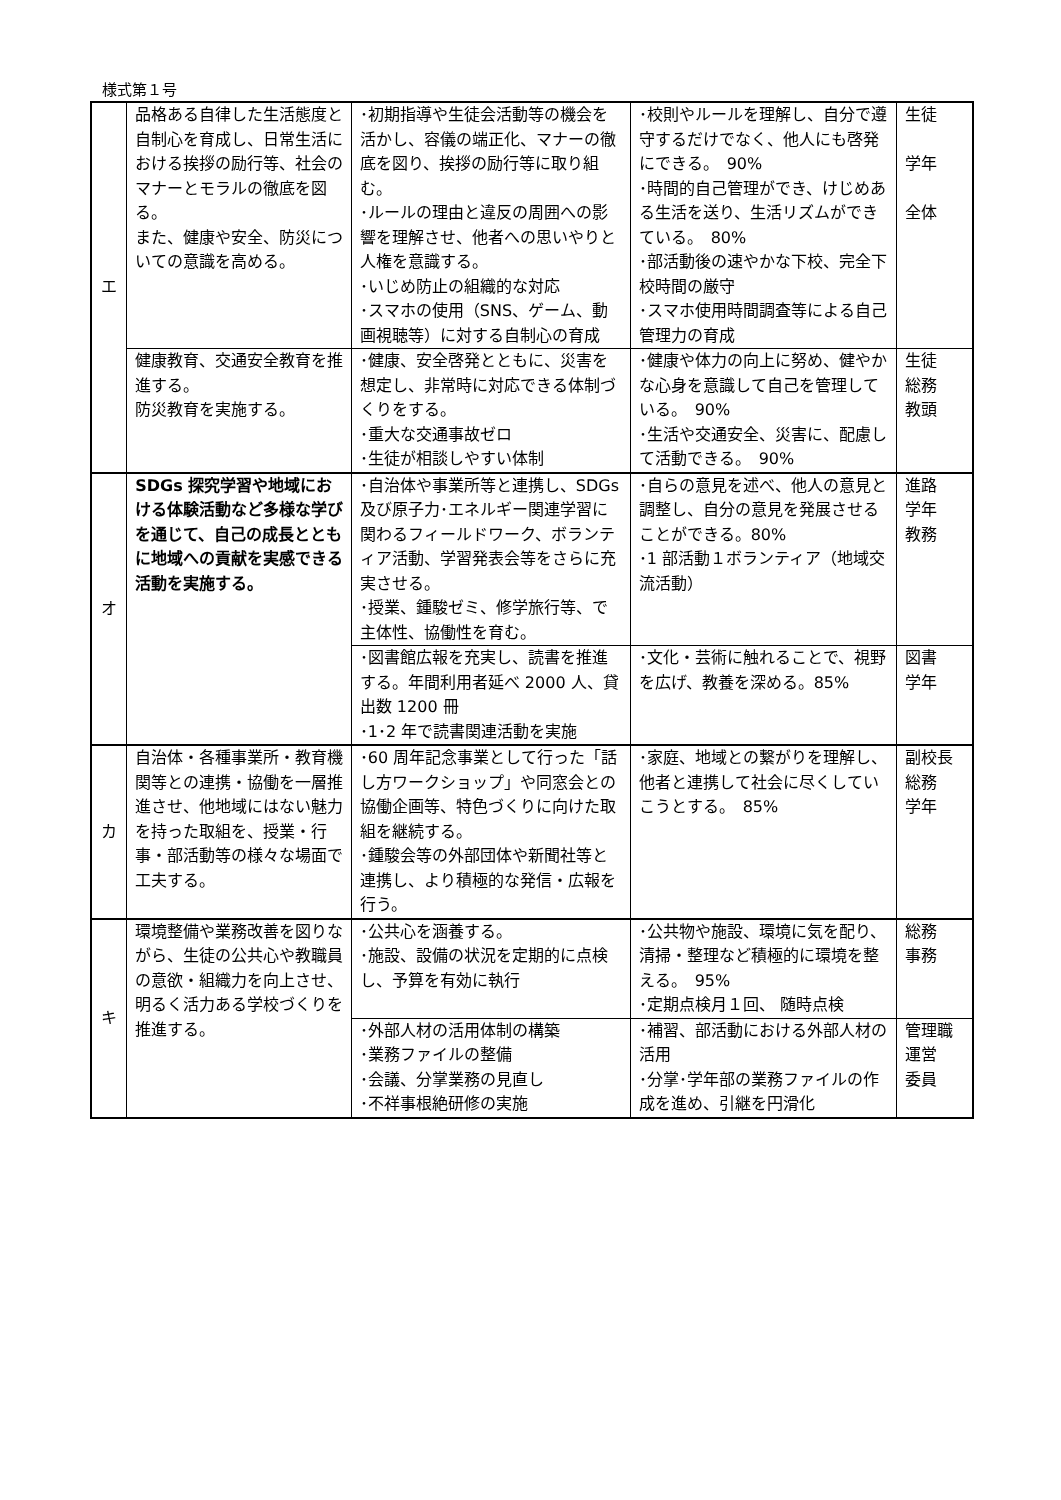様式第１号
| エ | 品格ある自律した生活態度と自制心を育成し、日常生活における挨拶の励行等、社会のマナーとモラルの徹底を図る。 また、健康や安全、防災についての意識を高める。 | ･初期指導や生徒会活動等の機会を活かし、容儀の端正化、マナーの徹底を図り、挨拶の励行等に取り組む。 ･ルールの理由と違反の周囲への影響を理解させ、他者への思いやりと人権を意識する。 ･いじめ防止の組織的な対応 ･スマホの使用（SNS、ゲーム、動画視聴等）に対する自制心の育成 | ･校則やルールを理解し、自分で遵守するだけでなく、他人にも啓発にできる。 90% ･時間的自己管理ができ、けじめある生活を送り、生活リズムができている。 80% ･部活動後の速やかな下校、完全下校時間の厳守 ･スマホ使用時間調査等による自己管理力の育成 | 生徒 学年 全体 |
| | 健康教育、交通安全教育を推進する。 防災教育を実施する。 | ･健康、安全啓発とともに、災害を想定し、非常時に対応できる体制づくりをする。 ･重大な交通事故ゼロ ･生徒が相談しやすい体制 | ･健康や体力の向上に努め、健やかな心身を意識して自己を管理している。 90% ･生活や交通安全、災害に、配慮して活動できる。 90% | 生徒 総務 教頭 |
| オ | SDGs 探究学習や地域における体験活動など多様な学びを通じて、自己の成長とともに地域への貢献を実感できる活動を実施する。 | ･自治体や事業所等と連携し、SDGs 及び原子力･エネルギー関連学習に関わるフィールドワーク、ボランティア活動、学習発表会等をさらに充実させる。 ･授業、鍾駿ゼミ、修学旅行等、で主体性、協働性を育む。 | ･自らの意見を述べ、他人の意見と調整し、自分の意見を発展させることができる。80% ･1 部活動１ボランティア（地域交流活動） | 進路 学年 教務 |
| | | ･図書館広報を充実し、読書を推進する。年間利用者延べ 2000 人、貸出数 1200 冊 ･1･2 年で読書関連活動を実施 | ･文化・芸術に触れることで、視野を広げ、教養を深める。85% | 図書 学年 |
| カ | 自治体・各種事業所・教育機関等との連携・協働を一層推進させ、他地域にはない魅力を持った取組を、授業・行事・部活動等の様々な場面で工夫する。 | ･60 周年記念事業として行った「話し方ワークショップ」や同窓会との協働企画等、特色づくりに向けた取組を継続する。 ･鍾駿会等の外部団体や新聞社等と連携し、より積極的な発信・広報を行う。 | ･家庭、地域との繋がりを理解し、他者と連携して社会に尽くしていこうとする。 85% | 副校長 総務 学年 |
| キ | 環境整備や業務改善を図りながら、生徒の公共心や教職員の意欲・組織力を向上させ、明るく活力ある学校づくりを推進する。 | ･公共心を涵養する。 ･施設、設備の状況を定期的に点検し、予算を有効に執行 | ･公共物や施設、環境に気を配り、清掃・整理など積極的に環境を整える。 95% ･定期点検月１回、 随時点検 | 総務 事務 |
| | | ･外部人材の活用体制の構築 ･業務ファイルの整備 ･会議、分掌業務の見直し ･不祥事根絶研修の実施 | ･補習、部活動における外部人材の活用 ･分掌･学年部の業務ファイルの作成を進め、引継を円滑化 | 管理職 運営 委員 |